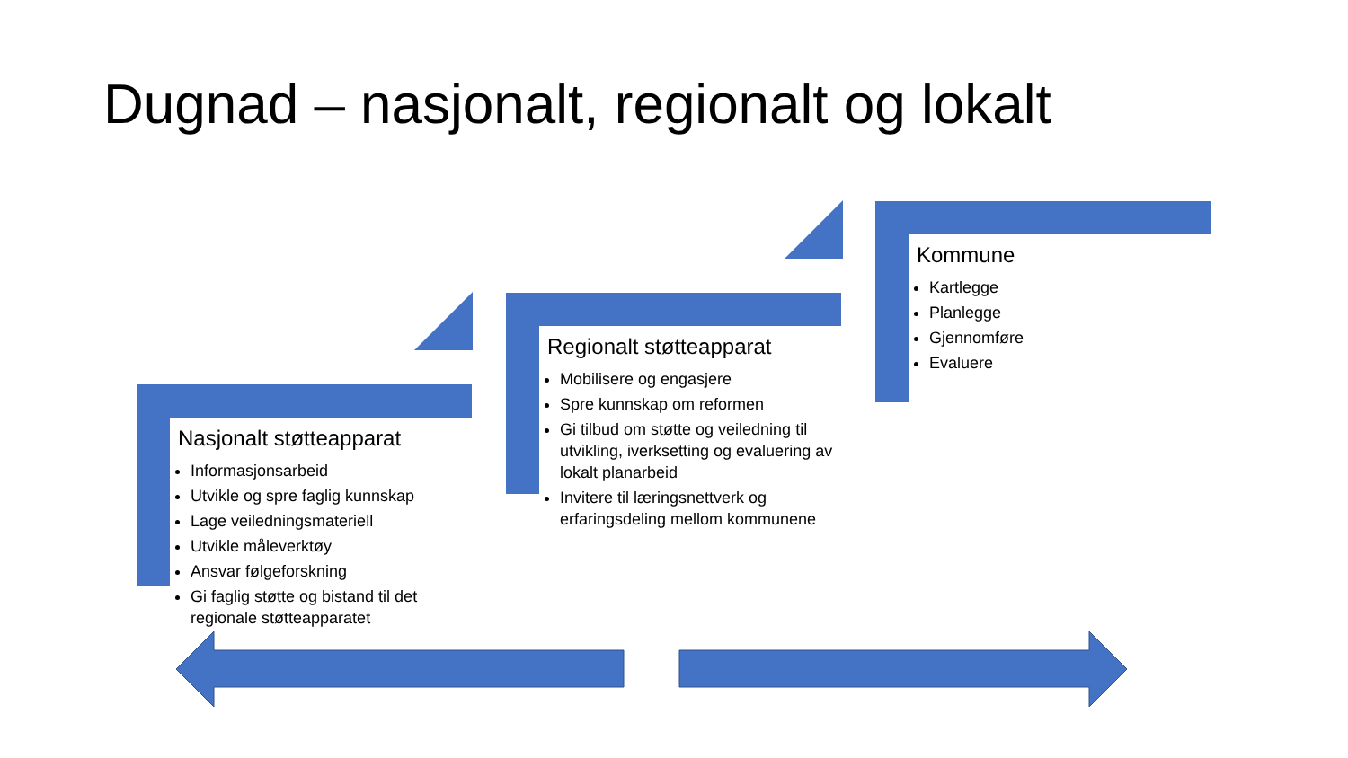Dugnad – nasjonalt, regionalt og lokalt
Nasjonalt støtteapparat
Informasjonsarbeid
Utvikle og spre faglig kunnskap
Lage veiledningsmateriell
Utvikle måleverktøy
Ansvar følgeforskning
Gi faglig støtte og bistand til det regionale støtteapparatet
Regionalt støtteapparat
Mobilisere og engasjere
Spre kunnskap om reformen
Gi tilbud om støtte og veiledning til utvikling, iverksetting og evaluering av lokalt planarbeid
Invitere til læringsnettverk og erfaringsdeling mellom kommunene
Kommune
Kartlegge
Planlegge
Gjennomføre
Evaluere